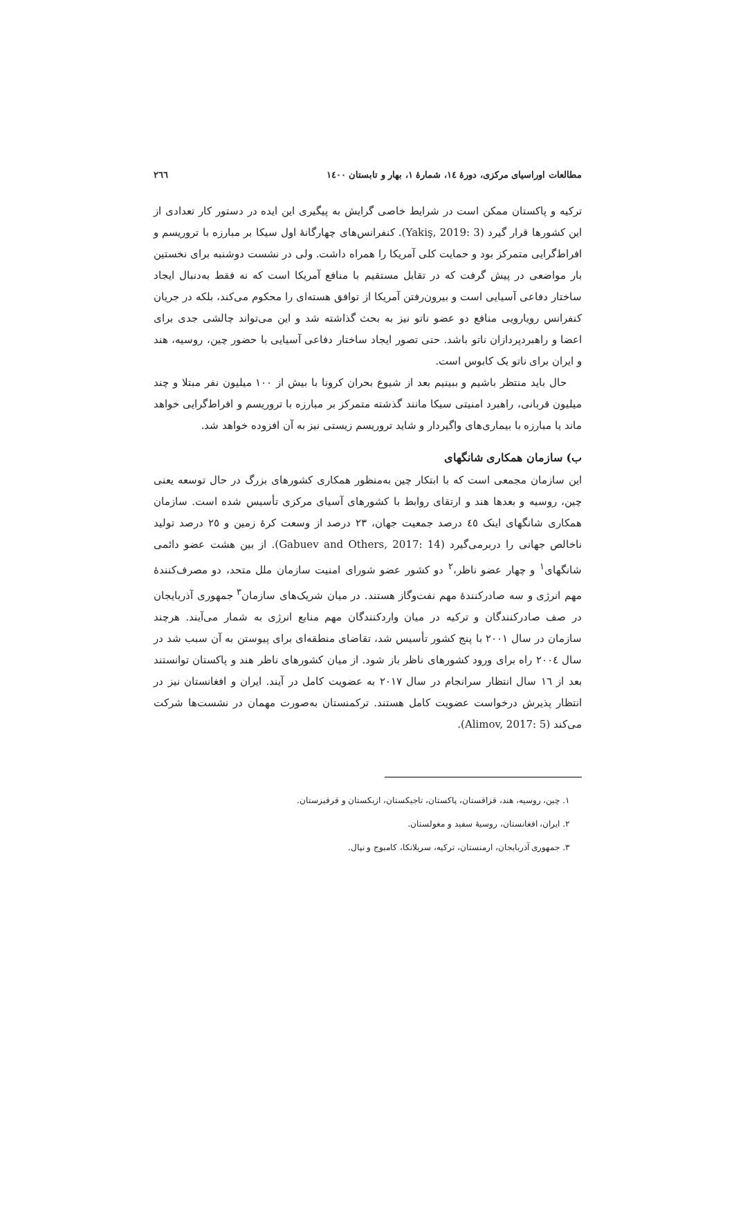مطالعات اوراسیای مرکزی، دورهٔ ١٤، شمارهٔ ١، بهار و تابستان ١٤٠٠ ٢٦٦
ترکیه و پاکستان ممکن است در شرایط خاصی گرایش به پیگیری این ایده در دستور کار تعدادی از این کشورها قرار گیرد (Yakiş, 2019: 3). کنفرانس‌های چهارگانهٔ اول سیکا بر مبارزه با تروریسم و افراط‌گرایی متمرکز بود و حمایت کلی آمریکا را همراه داشت. ولی در نشست دوشنبه برای نخستین بار مواضعی در پیش گرفت که در تقابل مستقیم با منافع آمریکا است که نه فقط به‌دنبال ایجاد ساختار دفاعی آسیایی است و بیرون‌رفتن آمریکا از توافق هسته‌ای را محکوم می‌کند، بلکه در جریان کنفرانس رویارویی منافع دو عضو ناتو نیز به بحث گذاشته شد و این می‌تواند چالشی جدی برای اعضا و راهبردپردازان ناتو باشد. حتی تصور ایجاد ساختار دفاعی آسیایی با حضور چین، روسیه، هند و ایران برای ناتو یک کابوس است.
حال باید منتظر باشیم و ببینیم بعد از شیوع بحران کرونا با بیش از ١٠٠ میلیون نفر مبتلا و چند میلیون قربانی، راهبرد امنیتی سیکا مانند گذشته متمرکز بر مبارزه با تروریسم و افراط‌گرایی خواهد ماند یا مبارزه با بیماری‌های واگیردار و شاید تروریسم زیستی نیز به آن افزوده خواهد شد.
ب) سازمان همکاری شانگهای
این سازمان مجمعی است که با ابتکار چین به‌منظور همکاری کشورهای بزرگ در حال توسعه یعنی چین، روسیه و بعدها هند و ارتقای روابط با کشورهای آسیای مرکزی تأسیس شده است. سازمان همکاری شانگهای اینک ٤٥ درصد جمعیت جهان، ٢٣ درصد از وسعت کرهٔ زمین و ٢٥ درصد تولید ناخالص جهانی را دربرمی‌گیرد (Gabuev and Others, 2017: 14). از بین هشت عضو دائمی شانگهای<sup>١</sup> و چهار عضو ناظر،<sup>٢</sup> دو کشور عضو شورای امنیت سازمان ملل متحد، دو مصرف‌کنندهٔ مهم انرژی و سه صادرکنندهٔ مهم نفت‌وگاز هستند. در میان شریک‌های سازمان<sup>٣</sup> جمهوری آذربایجان در صف صادرکنندگان و ترکیه در میان واردکنندگان مهم منابع انرژی به شمار می‌آیند. هرچند سازمان در سال ٢٠٠١ با پنج کشور تأسیس شد، تقاضای منطقه‌ای برای پیوستن به آن سبب شد در سال ٢٠٠٤ راه برای ورود کشورهای ناظر باز شود. از میان کشورهای ناظر هند و پاکستان توانستند بعد از ١٦ سال انتظار سرانجام در سال ٢٠١٧ به عضویت کامل در آیند. ایران و افغانستان نیز در انتظار پذیرش درخواست عضویت کامل هستند. ترکمنستان به‌صورت مهمان در نشست‌ها شرکت می‌کند (Alimov, 2017: 5).
١. چین، روسیه، هند، قزاقستان، پاکستان، تاجیکستان، ازبکستان و قرقیزستان.
٢. ایران، افغانستان، روسیهٔ سفید و مغولستان.
٣. جمهوری آذربایجان، ارمنستان، ترکیه، سریلانکا، کامبوج و نپال.